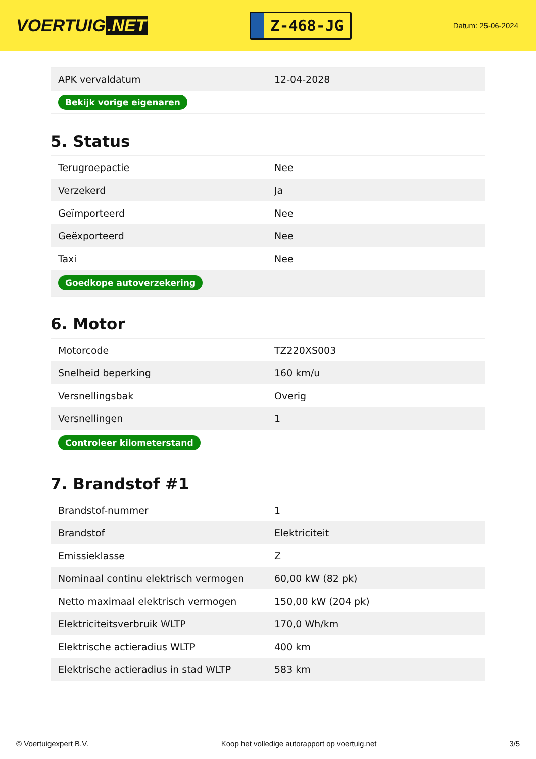VOERTUIG.NET
Z-468-JG
Datum: 25-06-2024
| APK vervaldatum | 12-04-2028 |
| Bekijk vorige eigenaren | |
5. Status
| Terugroepactie | Nee |
| Verzekerd | Ja |
| Geïmporteerd | Nee |
| Geëxporteerd | Nee |
| Taxi | Nee |
| Goedkope autoverzekering | |
6. Motor
| Motorcode | TZ220XS003 |
| Snelheid beperking | 160 km/u |
| Versnellingsbak | Overig |
| Versnellingen | 1 |
| Controleer kilometerstand | |
7. Brandstof #1
| Brandstof-nummer | 1 |
| Brandstof | Elektriciteit |
| Emissieklasse | Z |
| Nominaal continu elektrisch vermogen | 60,00 kW (82 pk) |
| Netto maximaal elektrisch vermogen | 150,00 kW (204 pk) |
| Elektriciteitsverbruik WLTP | 170,0 Wh/km |
| Elektrische actieradius WLTP | 400 km |
| Elektrische actieradius in stad WLTP | 583 km |
© Voertuigexpert B.V. Koop het volledige autorapport op voertuig.net 3/5